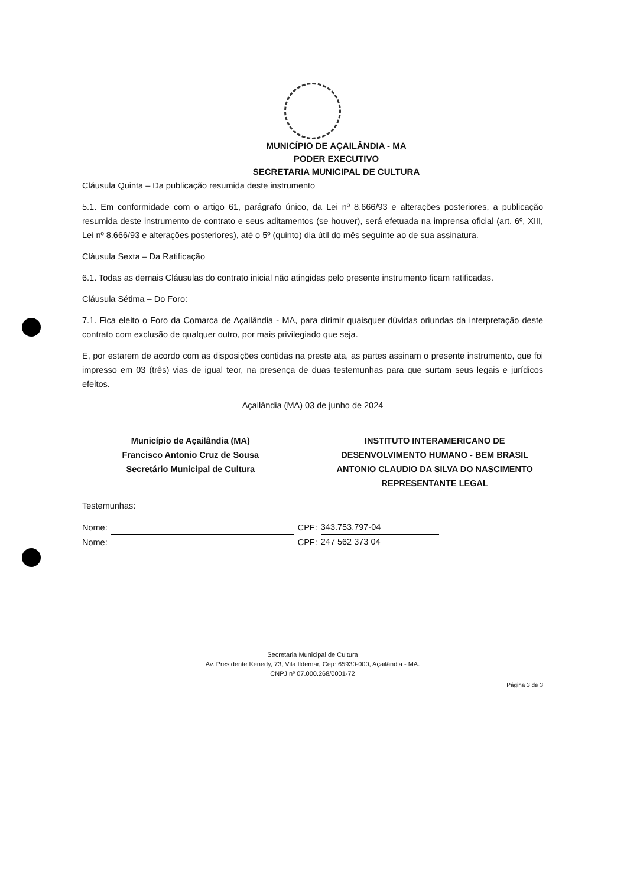MUNICÍPIO DE AÇAILÂNDIA - MA
PODER EXECUTIVO
SECRETARIA MUNICIPAL DE CULTURA
Cláusula Quinta – Da publicação resumida deste instrumento
5.1. Em conformidade com o artigo 61, parágrafo único, da Lei nº 8.666/93 e alterações posteriores, a publicação resumida deste instrumento de contrato e seus aditamentos (se houver), será efetuada na imprensa oficial (art. 6º, XIII, Lei nº 8.666/93 e alterações posteriores), até o 5º (quinto) dia útil do mês seguinte ao de sua assinatura.
Cláusula Sexta – Da Ratificação
6.1. Todas as demais Cláusulas do contrato inicial não atingidas pelo presente instrumento ficam ratificadas.
Cláusula Sétima – Do Foro:
7.1. Fica eleito o Foro da Comarca de Açailândia - MA, para dirimir quaisquer dúvidas oriundas da interpretação deste contrato com exclusão de qualquer outro, por mais privilegiado que seja.
E, por estarem de acordo com as disposições contidas na preste ata, as partes assinam o presente instrumento, que foi impresso em 03 (três) vias de igual teor, na presença de duas testemunhas para que surtam seus legais e jurídicos efeitos.
Açailândia (MA) 03 de junho de 2024
Município de Açailândia (MA)
Francisco Antonio Cruz de Sousa
Secretário Municipal de Cultura
INSTITUTO INTERAMERICANO DE DESENVOLVIMENTO HUMANO - BEM BRASIL
ANTONIO CLAUDIO DA SILVA DO NASCIMENTO
REPRESENTANTE LEGAL
Testemunhas:
Nome: CPF: 343.753.797-04
Nome: CPF: 247 562 373 04
Secretaria Municipal de Cultura
Av. Presidente Kenedy, 73, Vila Ildemar, Cep: 65930-000, Açailândia - MA.
CNPJ nº 07.000.268/0001-72
Página 3 de 3